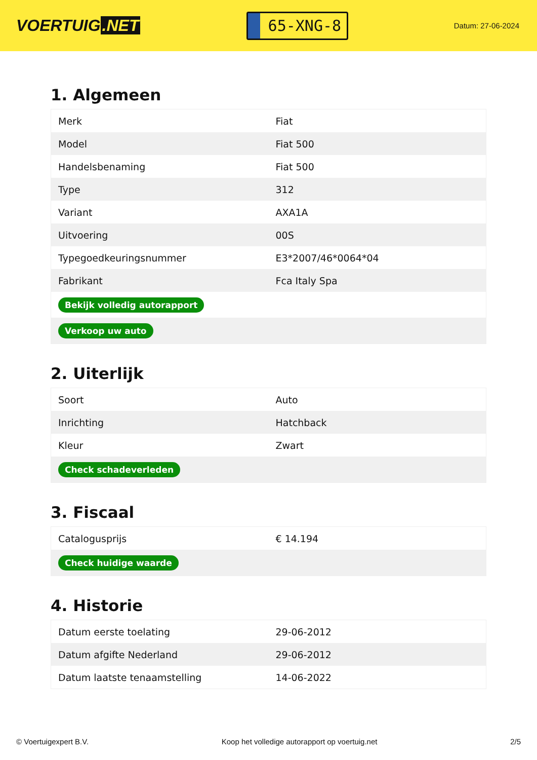VOERTUIG.NET
65-XNG-8
Datum: 27-06-2024
1. Algemeen
| Merk | Fiat |
| Model | Fiat 500 |
| Handelsbenaming | Fiat 500 |
| Type | 312 |
| Variant | AXA1A |
| Uitvoering | 00S |
| Typegoedkeuringsnummer | E3*2007/46*0064*04 |
| Fabrikant | Fca Italy Spa |
| Bekijk volledig autorapport | |
| Verkoop uw auto | |
2. Uiterlijk
| Soort | Auto |
| Inrichting | Hatchback |
| Kleur | Zwart |
| Check schadeverleden | |
3. Fiscaal
| Catalogusprijs | € 14.194 |
| Check huidige waarde | |
4. Historie
| Datum eerste toelating | 29-06-2012 |
| Datum afgifte Nederland | 29-06-2012 |
| Datum laatste tenaamstelling | 14-06-2022 |
© Voertuigexpert B.V. Koop het volledige autorapport op voertuig.net 2/5